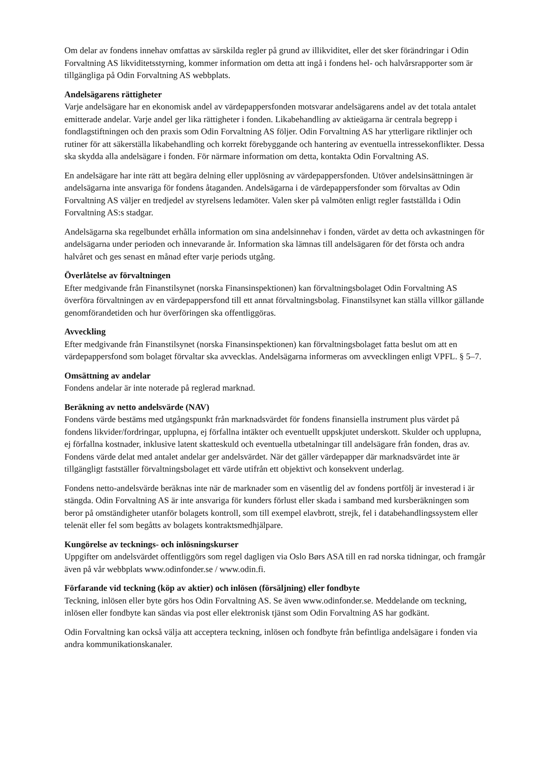Om delar av fondens innehav omfattas av särskilda regler på grund av illikviditet, eller det sker förändringar i Odin Forvaltning AS likviditetsstyrning, kommer information om detta att ingå i fondens hel- och halvårsrapporter som är tillgängliga på Odin Forvaltning AS webbplats.
Andelsägarens rättigheter
Varje andelsägare har en ekonomisk andel av värdepappersfonden motsvarar andelsägarens andel av det totala antalet emitterade andelar. Varje andel ger lika rättigheter i fonden. Likabehandling av aktieägarna är centrala begrepp i fondlagstiftningen och den praxis som Odin Forvaltning AS följer. Odin Forvaltning AS har ytterligare riktlinjer och rutiner för att säkerställa likabehandling och korrekt förebyggande och hantering av eventuella intressekonflikter. Dessa ska skydda alla andelsägare i fonden. För närmare information om detta, kontakta Odin Forvaltning AS.
En andelsägare har inte rätt att begära delning eller upplösning av värdepappersfonden. Utöver andelsinsättningen är andelsägarna inte ansvariga för fondens åtaganden. Andelsägarna i de värdepappersfonder som förvaltas av Odin Forvaltning AS väljer en tredjedel av styrelsens ledamöter. Valen sker på valmöten enligt regler fastställda i Odin Forvaltning AS:s stadgar.
Andelsägarna ska regelbundet erhålla information om sina andelsinnehav i fonden, värdet av detta och avkastningen för andelsägarna under perioden och innevarande år. Information ska lämnas till andelsägaren för det första och andra halvåret och ges senast en månad efter varje periods utgång.
Överlåtelse av förvaltningen
Efter medgivande från Finanstilsynet (norska Finansinspektionen) kan förvaltningsbolaget Odin Forvaltning AS överföra förvaltningen av en värdepappersfond till ett annat förvaltningsbolag. Finanstilsynet kan ställa villkor gällande genomförandetiden och hur överföringen ska offentliggöras.
Avveckling
Efter medgivande från Finanstilsynet (norska Finansinspektionen) kan förvaltningsbolaget fatta beslut om att en värdepappersfond som bolaget förvaltar ska avvecklas. Andelsägarna informeras om avvecklingen enligt VPFL. § 5–7.
Omsättning av andelar
Fondens andelar är inte noterade på reglerad marknad.
Beräkning av netto andelsvärde (NAV)
Fondens värde bestäms med utgångspunkt från marknadsvärdet för fondens finansiella instrument plus värdet på fondens likvider/fordringar, upplupna, ej förfallna intäkter och eventuellt uppskjutet underskott. Skulder och upplupna, ej förfallna kostnader, inklusive latent skatteskuld och eventuella utbetalningar till andelsägare från fonden, dras av. Fondens värde delat med antalet andelar ger andelsvärdet. När det gäller värdepapper där marknadsvärdet inte är tillgängligt fastställer förvaltningsbolaget ett värde utifrån ett objektivt och konsekvent underlag.
Fondens netto-andelsvärde beräknas inte när de marknader som en väsentlig del av fondens portfölj är investerad i är stängda. Odin Forvaltning AS är inte ansvariga för kunders förlust eller skada i samband med kursberäkningen som beror på omständigheter utanför bolagets kontroll, som till exempel elavbrott, strejk, fel i databehandlingssystem eller telenät eller fel som begåtts av bolagets kontraktsmedhjälpare.
Kungörelse av tecknings- och inlösningskurser
Uppgifter om andelsvärdet offentliggörs som regel dagligen via Oslo Børs ASA till en rad norska tidningar, och framgår även på vår webbplats www.odinfonder.se / www.odin.fi.
Förfarande vid teckning (köp av aktier) och inlösen (försäljning) eller fondbyte
Teckning, inlösen eller byte görs hos Odin Forvaltning AS. Se även www.odinfonder.se. Meddelande om teckning, inlösen eller fondbyte kan sändas via post eller elektronisk tjänst som Odin Forvaltning AS har godkänt.
Odin Forvaltning kan också välja att acceptera teckning, inlösen och fondbyte från befintliga andelsägare i fonden via andra kommunikationskanaler.